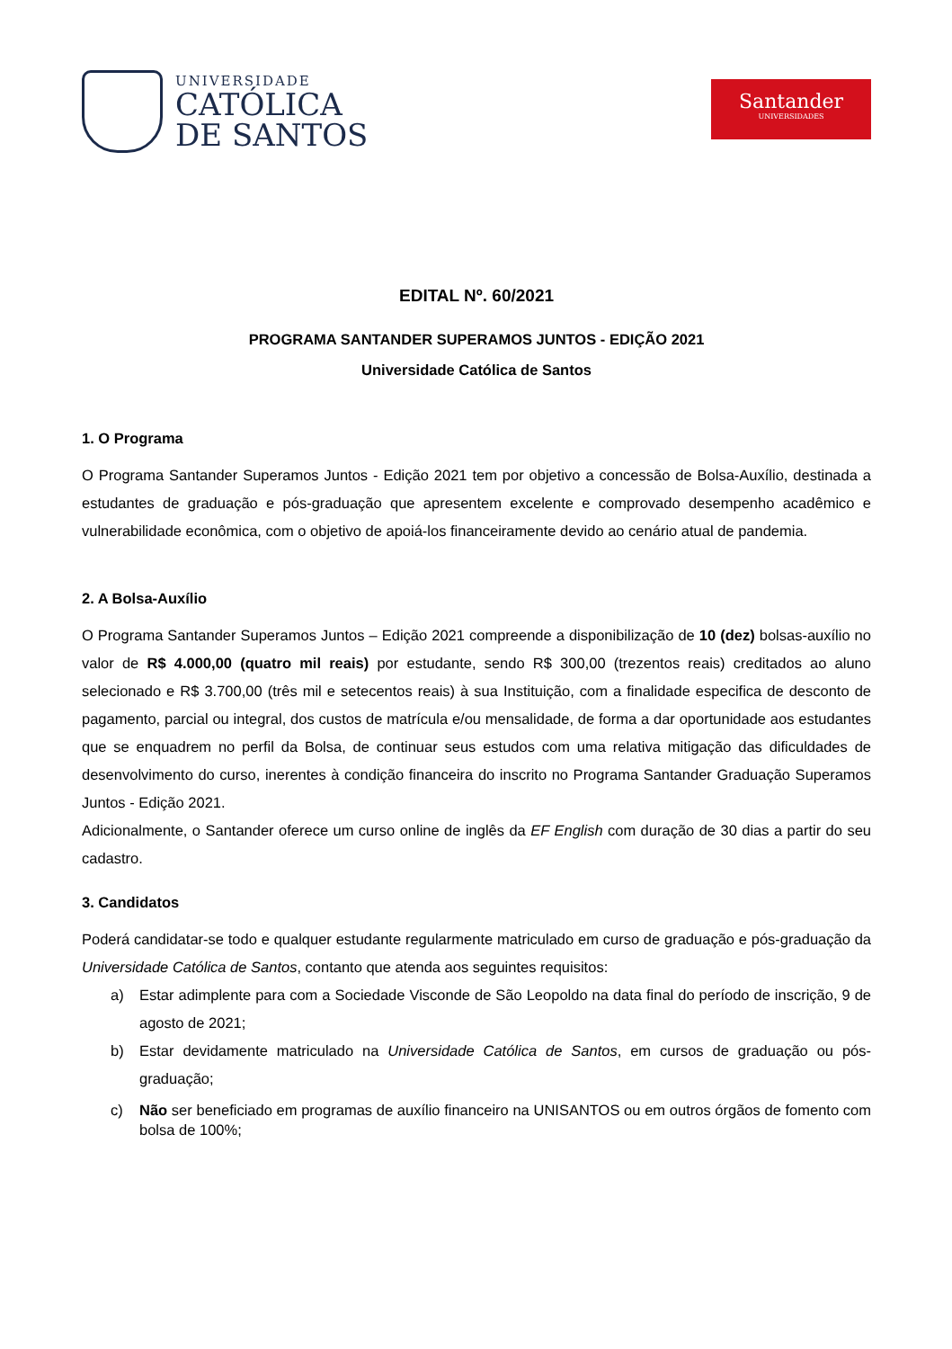UNIVERSIDADE
CATÓLICA
DE SANTOS
Santander
UNIVERSIDADES
EDITAL Nº. 60/2021
PROGRAMA SANTANDER SUPERAMOS JUNTOS - EDIÇÃO 2021
Universidade Católica de Santos
1. O Programa
O Programa Santander Superamos Juntos - Edição 2021 tem por objetivo a concessão de Bolsa-Auxílio, destinada a estudantes de graduação e pós-graduação que apresentem excelente e comprovado desempenho acadêmico e vulnerabilidade econômica, com o objetivo de apoiá-los financeiramente devido ao cenário atual de pandemia.
2. A Bolsa-Auxílio
O Programa Santander Superamos Juntos – Edição 2021 compreende a disponibilização de 10 (dez) bolsas-auxílio no valor de R$ 4.000,00 (quatro mil reais) por estudante, sendo R$ 300,00 (trezentos reais) creditados ao aluno selecionado e R$ 3.700,00 (três mil e setecentos reais) à sua Instituição, com a finalidade especifica de desconto de pagamento, parcial ou integral, dos custos de matrícula e/ou mensalidade, de forma a dar oportunidade aos estudantes que se enquadrem no perfil da Bolsa, de continuar seus estudos com uma relativa mitigação das dificuldades de desenvolvimento do curso, inerentes à condição financeira do inscrito no Programa Santander Graduação Superamos Juntos - Edição 2021.
Adicionalmente, o Santander oferece um curso online de inglês da EF English com duração de 30 dias a partir do seu cadastro.
3. Candidatos
Poderá candidatar-se todo e qualquer estudante regularmente matriculado em curso de graduação e pós-graduação da Universidade Católica de Santos, contanto que atenda aos seguintes requisitos:
a) Estar adimplente para com a Sociedade Visconde de São Leopoldo na data final do período de inscrição, 9 de agosto de 2021;
b) Estar devidamente matriculado na Universidade Católica de Santos, em cursos de graduação ou pós-graduação;
c) Não ser beneficiado em programas de auxílio financeiro na UNISANTOS ou em outros órgãos de fomento com bolsa de 100%;